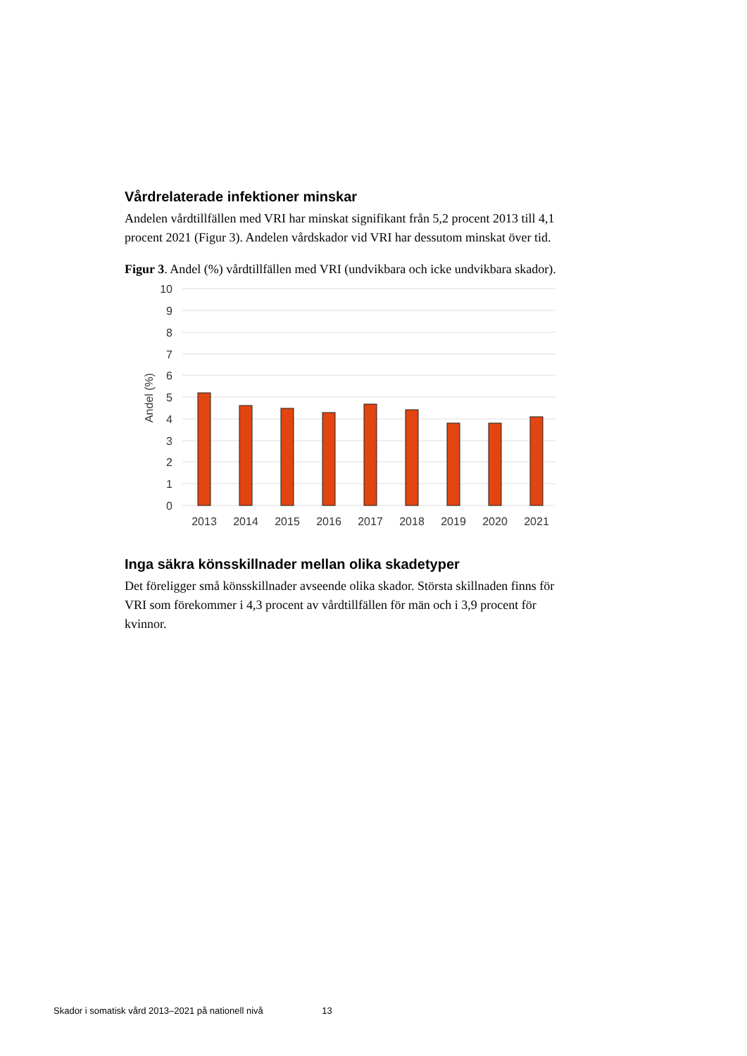Vårdrelaterade infektioner minskar
Andelen vårdtillfällen med VRI har minskat signifikant från 5,2 procent 2013 till 4,1 procent 2021 (Figur 3). Andelen vårdskador vid VRI har dessutom minskat över tid.
Figur 3. Andel (%) vårdtillfällen med VRI (undvikbara och icke undvikbara skador).
10
9
8
7
6
5
4
3
2
1
0
Andel (%)
2013
2014
2015
2016
2017
2018
2019
2020
2021
Inga säkra könsskillnader mellan olika skadetyper
Det föreligger små könsskillnader avseende olika skador. Största skillnaden finns för VRI som förekommer i 4,3 procent av vårdtillfällen för män och i 3,9 procent för kvinnor.
Skador i somatisk vård 2013–2021 på nationell nivå 13